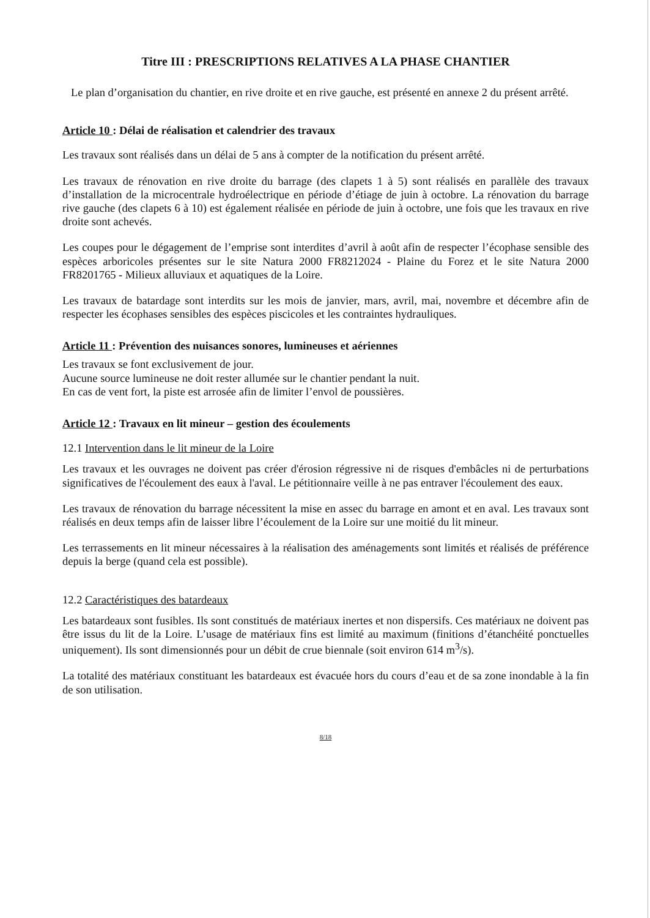Titre III : PRESCRIPTIONS RELATIVES A LA PHASE CHANTIER
Le plan d’organisation du chantier, en rive droite et en rive gauche, est présenté en annexe 2 du présent arrêté.
Article 10 : Délai de réalisation et calendrier des travaux
Les travaux sont réalisés dans un délai de 5 ans à compter de la notification du présent arrêté.
Les travaux de rénovation en rive droite du barrage (des clapets 1 à 5) sont réalisés en parallèle des travaux d’installation de la microcentrale hydroélectrique en période d’étiage de juin à octobre. La rénovation du barrage rive gauche (des clapets 6 à 10) est également réalisée en période de juin à octobre, une fois que les travaux en rive droite sont achevés.
Les coupes pour le dégagement de l’emprise sont interdites d’avril à août afin de respecter l’écophase sensible des espèces arboricoles présentes sur le site Natura 2000 FR8212024 - Plaine du Forez et le site Natura 2000 FR8201765 - Milieux alluviaux et aquatiques de la Loire.
Les travaux de batardage sont interdits sur les mois de janvier, mars, avril, mai, novembre et décembre afin de respecter les écophases sensibles des espèces piscicoles et les contraintes hydrauliques.
Article 11 : Prévention des nuisances sonores, lumineuses et aériennes
Les travaux se font exclusivement de jour.
Aucune source lumineuse ne doit rester allumée sur le chantier pendant la nuit.
En cas de vent fort, la piste est arrosée afin de limiter l’envol de poussières.
Article 12 : Travaux en lit mineur – gestion des écoulements
12.1 Intervention dans le lit mineur de la Loire
Les travaux et les ouvrages ne doivent pas créer d'érosion régressive ni de risques d'embâcles ni de perturbations significatives de l'écoulement des eaux à l'aval. Le pétitionnaire veille à ne pas entraver l'écoulement des eaux.
Les travaux de rénovation du barrage nécessitent la mise en assec du barrage en amont et en aval. Les travaux sont réalisés en deux temps afin de laisser libre l’écoulement de la Loire sur une moitié du lit mineur.
Les terrassements en lit mineur nécessaires à la réalisation des aménagements sont limités et réalisés de préférence depuis la berge (quand cela est possible).
12.2 Caractéristiques des batardeaux
Les batardeaux sont fusibles. Ils sont constitués de matériaux inertes et non dispersifs. Ces matériaux ne doivent pas être issus du lit de la Loire. L’usage de matériaux fins est limité au maximum (finitions d’étanchéité ponctuelles uniquement). Ils sont dimensionnés pour un débit de crue biennale (soit environ 614 m<sup>3</sup>/s).
La totalité des matériaux constituant les batardeaux est évacuée hors du cours d’eau et de sa zone inondable à la fin de son utilisation.
8/18